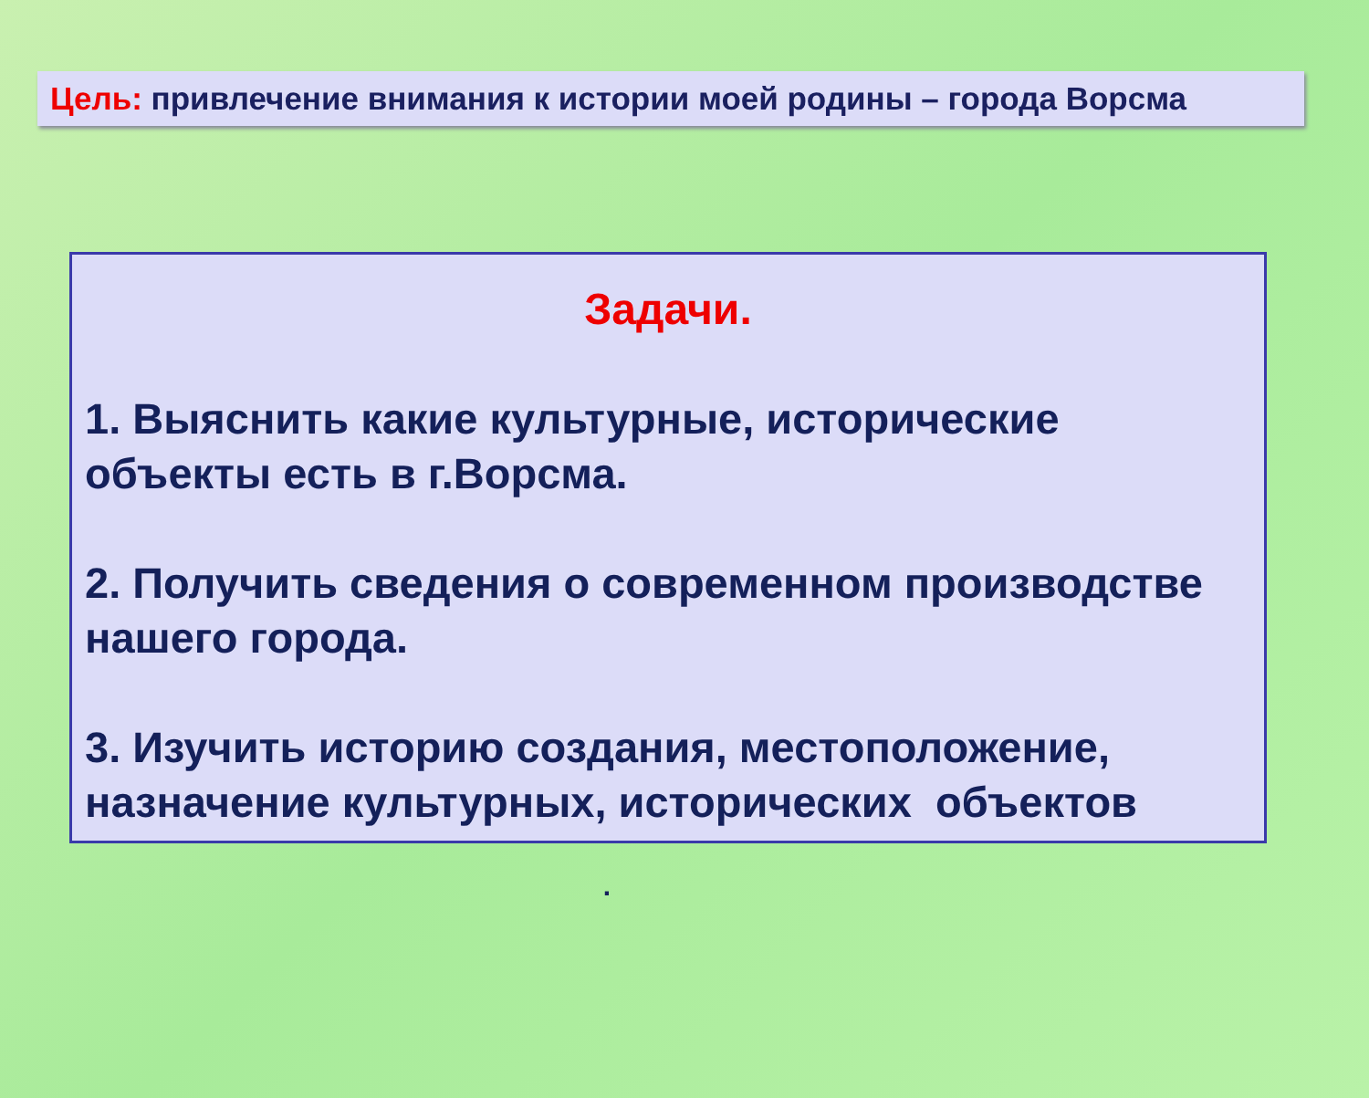Цель: привлечение внимания к истории моей родины – города Ворсма
Задачи.
1. Выяснить какие культурные, исторические объекты есть в г.Ворсма.
2. Получить сведения о современном производстве нашего города.
3. Изучить историю создания, местоположение, назначение культурных, исторических объектов
.